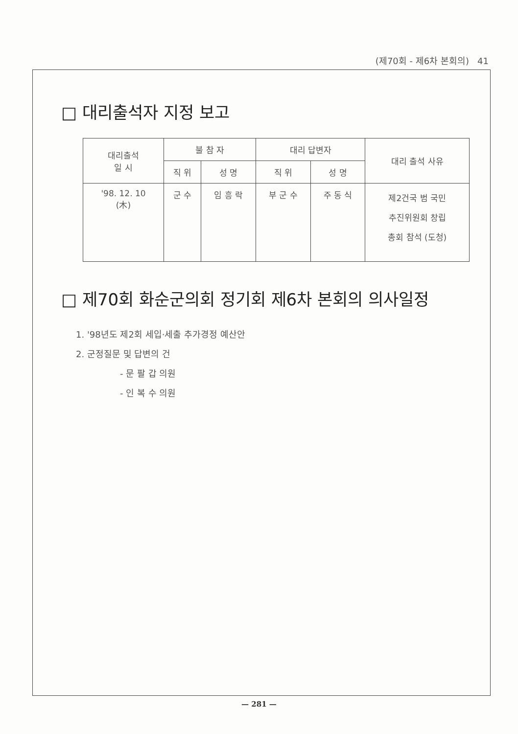(제70회 - 제6차 본회의) 41
□ 대리출석자 지정 보고
| 대리출석 일 시 | 불 참 자 | | 대리 답변자 | | 대리 출석 사유 |
| --- | --- | --- | --- | --- | --- |
| | 직 위 | 성 명 | 직 위 | 성 명 | |
| '98. 12. 10 (木) | 군 수 | 임 흥 락 | 부 군 수 | 주 동 식 | 제2건국 범 국민 추진위원회 창립 총회 참석 (도청) |
□ 제70회 화순군의회 정기회 제6차 본회의 의사일정
1. '98년도 제2회 세입·세출 추가경정 예산안
2. 군정질문 및 답변의 건
- 문 팔 갑 의원
- 인 복 수 의원
— 281 —